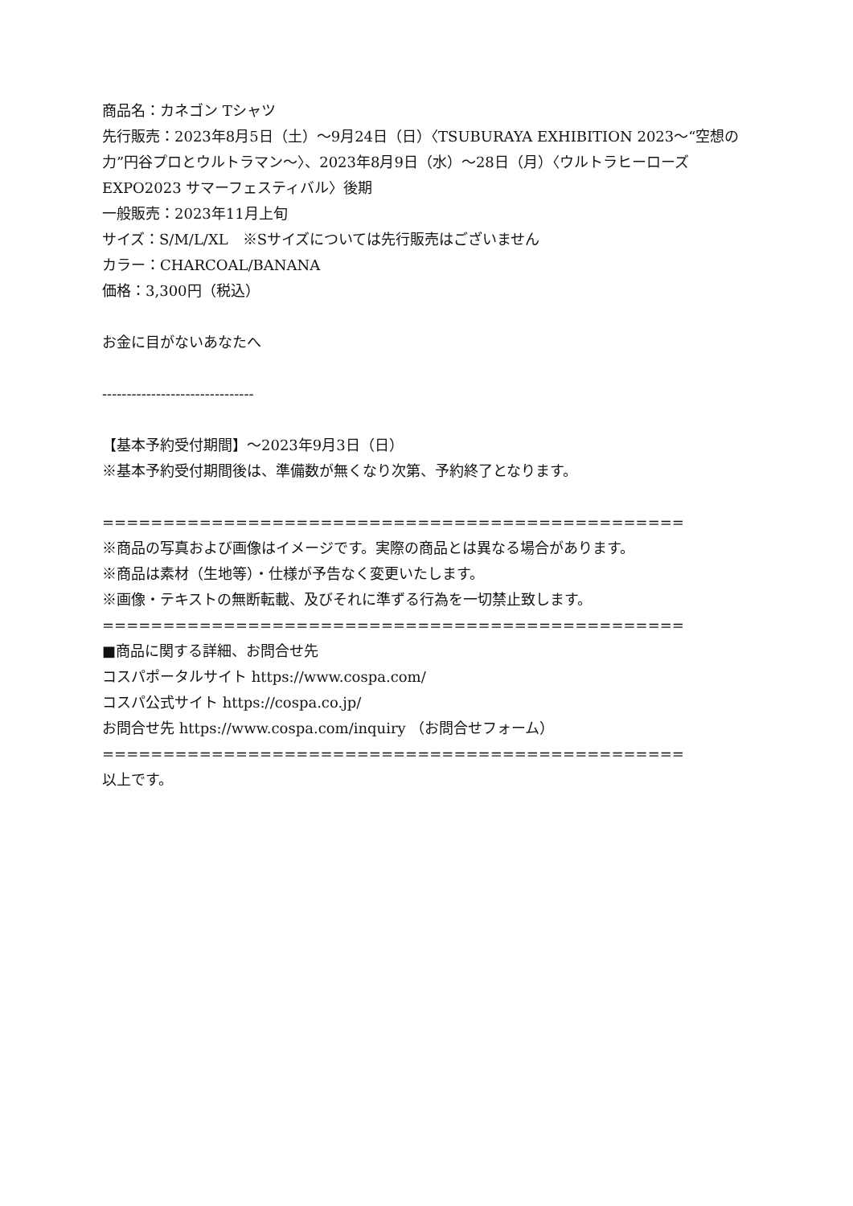商品名：カネゴン Tシャツ
先行販売：2023年8月5日（土）～9月24日（日）〈TSUBURAYA EXHIBITION 2023～“空想の力”円谷プロとウルトラマン～〉、2023年8月9日（水）～28日（月）〈ウルトラヒーローズEXPO2023 サマーフェスティバル〉後期
一般販売：2023年11月上旬
サイズ：S/M/L/XL　※Sサイズについては先行販売はございません
カラー：CHARCOAL/BANANA
価格：3,300円（税込）
お金に目がないあなたへ
-------------------------------
【基本予約受付期間】～2023年9月3日（日）
※基本予約受付期間後は、準備数が無くなり次第、予約終了となります。
================================================
※商品の写真および画像はイメージです。実際の商品とは異なる場合があります。
※商品は素材（生地等）・仕様が予告なく変更いたします。
※画像・テキストの無断転載、及びそれに準ずる行為を一切禁止致します。
================================================
■商品に関する詳細、お問合せ先
コスパポータルサイト https://www.cospa.com/
コスパ公式サイト https://cospa.co.jp/
お問合せ先 https://www.cospa.com/inquiry （お問合せフォーム）
================================================
以上です。